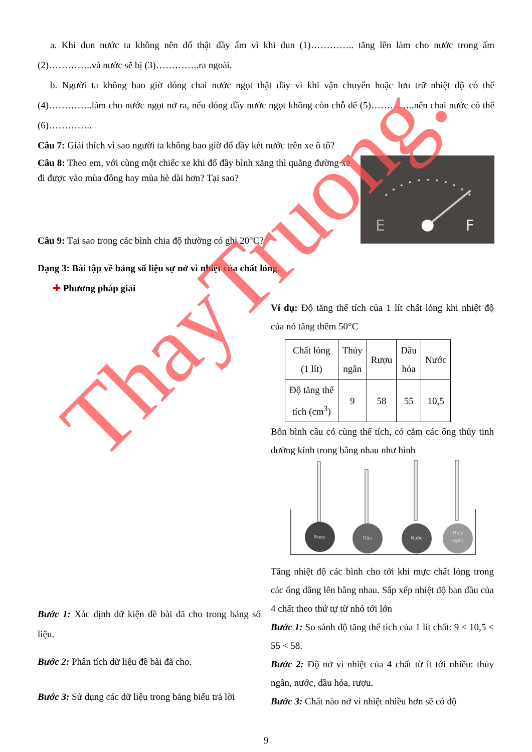a. Khi đun nước ta không nên đổ thật đầy ấm vì khi đun (1)………….. tăng lên làm cho nước trong ấm (2)…………..và nước sẽ bị (3)…………..ra ngoài.
b. Người ta không bao giờ đóng chai nước ngọt thật đầy vì khi vận chuyển hoặc lưu trữ nhiệt độ có thể (4)…………..làm cho nước ngọt nở ra, nếu đóng đầy nước ngọt không còn chỗ để (5)…………..nên chai nước có thể (6)…………..
Câu 7: Giải thích vì sao người ta không bao giờ đổ đầy két nước trên xe ô tô?
Câu 8: Theo em, với cùng một chiếc xe khi đổ đầy bình xăng thì quãng đường xe đi được vào mùa đông hay mùa hè dài hơn? Tại sao?
Câu 9: Tại sao trong các bình chia độ thường có ghi 20°C?
E
F
Dạng 3: Bài tập về bảng số liệu sự nở vì nhiệt của chất lỏng.
✚ Phương pháp giải
Bước 1: Xác định dữ kiện đề bài đã cho trong bảng số liệu.
Bước 2: Phân tích dữ liệu đề bài đã cho.
Bước 3: Sử dụng các dữ liệu trong bảng biểu trả lời
Ví dụ: Độ tăng thể tích của 1 lít chất lỏng khi nhiệt độ của nó tăng thêm 50°C
| Chất lỏng (1 lít) | Thủy ngân | Rượu | Dầu hỏa | Nước |
| Độ tăng thể tích (cm<sup>3</sup>) | 9 | 58 | 55 | 10,5 |
Bốn bình cầu có cùng thể tích, có cắm các ống thủy tinh đường kính trong bằng nhau như hình
Rượu
Dầu
Nước
Thủy
ngân
Tăng nhiệt độ các bình cho tới khi mực chất lỏng trong các ống dâng lên bằng nhau. Sắp xếp nhiệt độ ban đầu của 4 chất theo thứ tự từ nhỏ tới lớn
Bước 1: So sánh độ tăng thể tích của 1 lít chất: 9 < 10,5 < 55 < 58.
Bước 2: Độ nở vì nhiệt của 4 chất từ ít tới nhiều: thủy ngân, nước, dầu hỏa, rượu.
Bước 3: Chất nào nở vì nhiệt nhiều hơn sẽ có độ
9
ThayTruong.